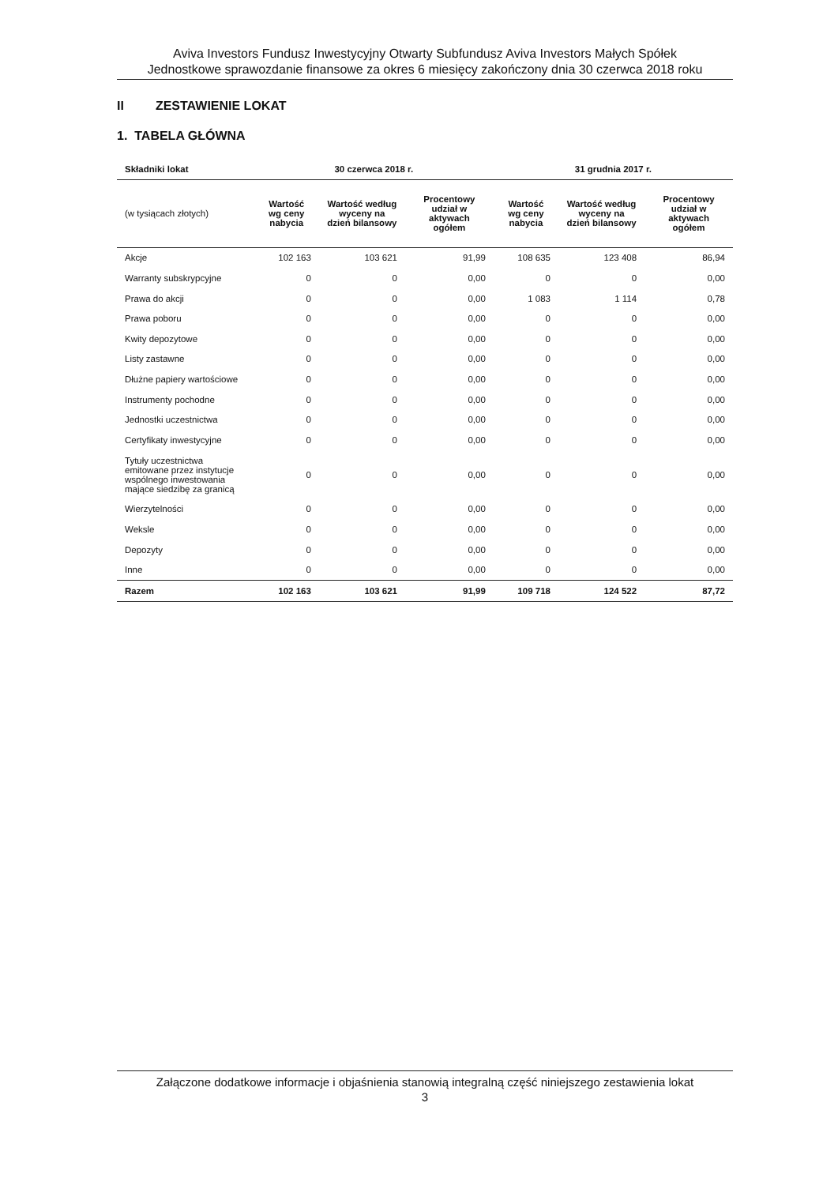Aviva Investors Fundusz Inwestycyjny Otwarty Subfundusz Aviva Investors Małych Spółek
Jednostkowe sprawozdanie finansowe za okres 6 miesięcy zakończony dnia 30 czerwca 2018 roku
II ZESTAWIENIE LOKAT
1. TABELA GŁÓWNA
| Składniki lokat | 30 czerwca 2018 r. | | | 31 grudnia 2017 r. | | |
| --- | --- | --- | --- | --- | --- | --- |
| (w tysiącach złotych) | Wartość wg ceny nabycia | Wartość według wyceny na dzień bilansowy | Procentowy udział w aktywach ogółem | Wartość wg ceny nabycia | Wartość według wyceny na dzień bilansowy | Procentowy udział w aktywach ogółem |
| Akcje | 102 163 | 103 621 | 91,99 | 108 635 | 123 408 | 86,94 |
| Warranty subskrypcyjne | 0 | 0 | 0,00 | 0 | 0 | 0,00 |
| Prawa do akcji | 0 | 0 | 0,00 | 1 083 | 1 114 | 0,78 |
| Prawa poboru | 0 | 0 | 0,00 | 0 | 0 | 0,00 |
| Kwity depozytowe | 0 | 0 | 0,00 | 0 | 0 | 0,00 |
| Listy zastawne | 0 | 0 | 0,00 | 0 | 0 | 0,00 |
| Dłużne papiery wartościowe | 0 | 0 | 0,00 | 0 | 0 | 0,00 |
| Instrumenty pochodne | 0 | 0 | 0,00 | 0 | 0 | 0,00 |
| Jednostki uczestnictwa | 0 | 0 | 0,00 | 0 | 0 | 0,00 |
| Certyfikaty inwestycyjne | 0 | 0 | 0,00 | 0 | 0 | 0,00 |
| Tytuły uczestnictwa emitowane przez instytucje wspólnego inwestowania mające siedzibę za granicą | 0 | 0 | 0,00 | 0 | 0 | 0,00 |
| Wierzytelności | 0 | 0 | 0,00 | 0 | 0 | 0,00 |
| Weksle | 0 | 0 | 0,00 | 0 | 0 | 0,00 |
| Depozyty | 0 | 0 | 0,00 | 0 | 0 | 0,00 |
| Inne | 0 | 0 | 0,00 | 0 | 0 | 0,00 |
| Razem | 102 163 | 103 621 | 91,99 | 109 718 | 124 522 | 87,72 |
Załączone dodatkowe informacje i objaśnienia stanowią integralną część niniejszego zestawienia lokat
3